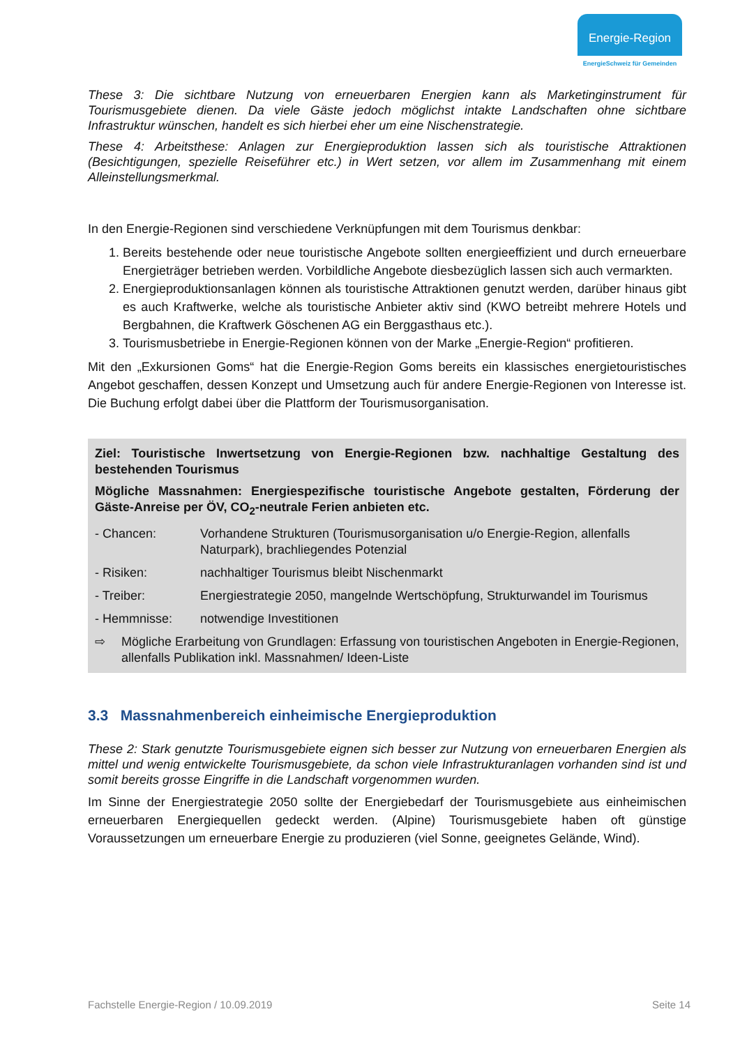Energie-Region
EnergieSchweiz für Gemeinden
These 3: Die sichtbare Nutzung von erneuerbaren Energien kann als Marketinginstrument für Tourismusgebiete dienen. Da viele Gäste jedoch möglichst intakte Landschaften ohne sichtbare Infrastruktur wünschen, handelt es sich hierbei eher um eine Nischenstrategie.
These 4: Arbeitsthese: Anlagen zur Energieproduktion lassen sich als touristische Attraktionen (Besichtigungen, spezielle Reiseführer etc.) in Wert setzen, vor allem im Zusammenhang mit einem Alleinstellungsmerkmal.
In den Energie-Regionen sind verschiedene Verknüpfungen mit dem Tourismus denkbar:
1. Bereits bestehende oder neue touristische Angebote sollten energieeffizient und durch erneuerbare Energieträger betrieben werden. Vorbildliche Angebote diesbezüglich lassen sich auch vermarkten.
2. Energieproduktionsanlagen können als touristische Attraktionen genutzt werden, darüber hinaus gibt es auch Kraftwerke, welche als touristische Anbieter aktiv sind (KWO betreibt mehrere Hotels und Bergbahnen, die Kraftwerk Göschenen AG ein Berggasthaus etc.).
3. Tourismusbetriebe in Energie-Regionen können von der Marke „Energie-Region“ profitieren.
Mit den „Exkursionen Goms“ hat die Energie-Region Goms bereits ein klassisches energietouristisches Angebot geschaffen, dessen Konzept und Umsetzung auch für andere Energie-Regionen von Interesse ist. Die Buchung erfolgt dabei über die Plattform der Tourismusorganisation.
Ziel: Touristische Inwertsetzung von Energie-Regionen bzw. nachhaltige Gestaltung des bestehenden Tourismus
Mögliche Massnahmen: Energiespezifische touristische Angebote gestalten, Förderung der Gäste-Anreise per ÖV, CO<sub>2</sub>-neutrale Ferien anbieten etc.
- Chancen: Vorhandene Strukturen (Tourismusorganisation u/o Energie-Region, allenfalls Naturpark), brachliegendes Potenzial
- Risiken: nachhaltiger Tourismus bleibt Nischenmarkt
- Treiber: Energiestrategie 2050, mangelnde Wertschöpfung, Strukturwandel im Tourismus
- Hemmnisse: notwendige Investitionen
⇨ Mögliche Erarbeitung von Grundlagen: Erfassung von touristischen Angeboten in Energie-Regionen, allenfalls Publikation inkl. Massnahmen/ Ideen-Liste
3.3 Massnahmenbereich einheimische Energieproduktion
These 2: Stark genutzte Tourismusgebiete eignen sich besser zur Nutzung von erneuerbaren Energien als mittel und wenig entwickelte Tourismusgebiete, da schon viele Infrastrukturanlagen vorhanden sind ist und somit bereits grosse Eingriffe in die Landschaft vorgenommen wurden.
Im Sinne der Energiestrategie 2050 sollte der Energiebedarf der Tourismusgebiete aus einheimischen erneuerbaren Energiequellen gedeckt werden. (Alpine) Tourismusgebiete haben oft günstige Voraussetzungen um erneuerbare Energie zu produzieren (viel Sonne, geeignetes Gelände, Wind).
Fachstelle Energie-Region / 10.09.2019 Seite 14